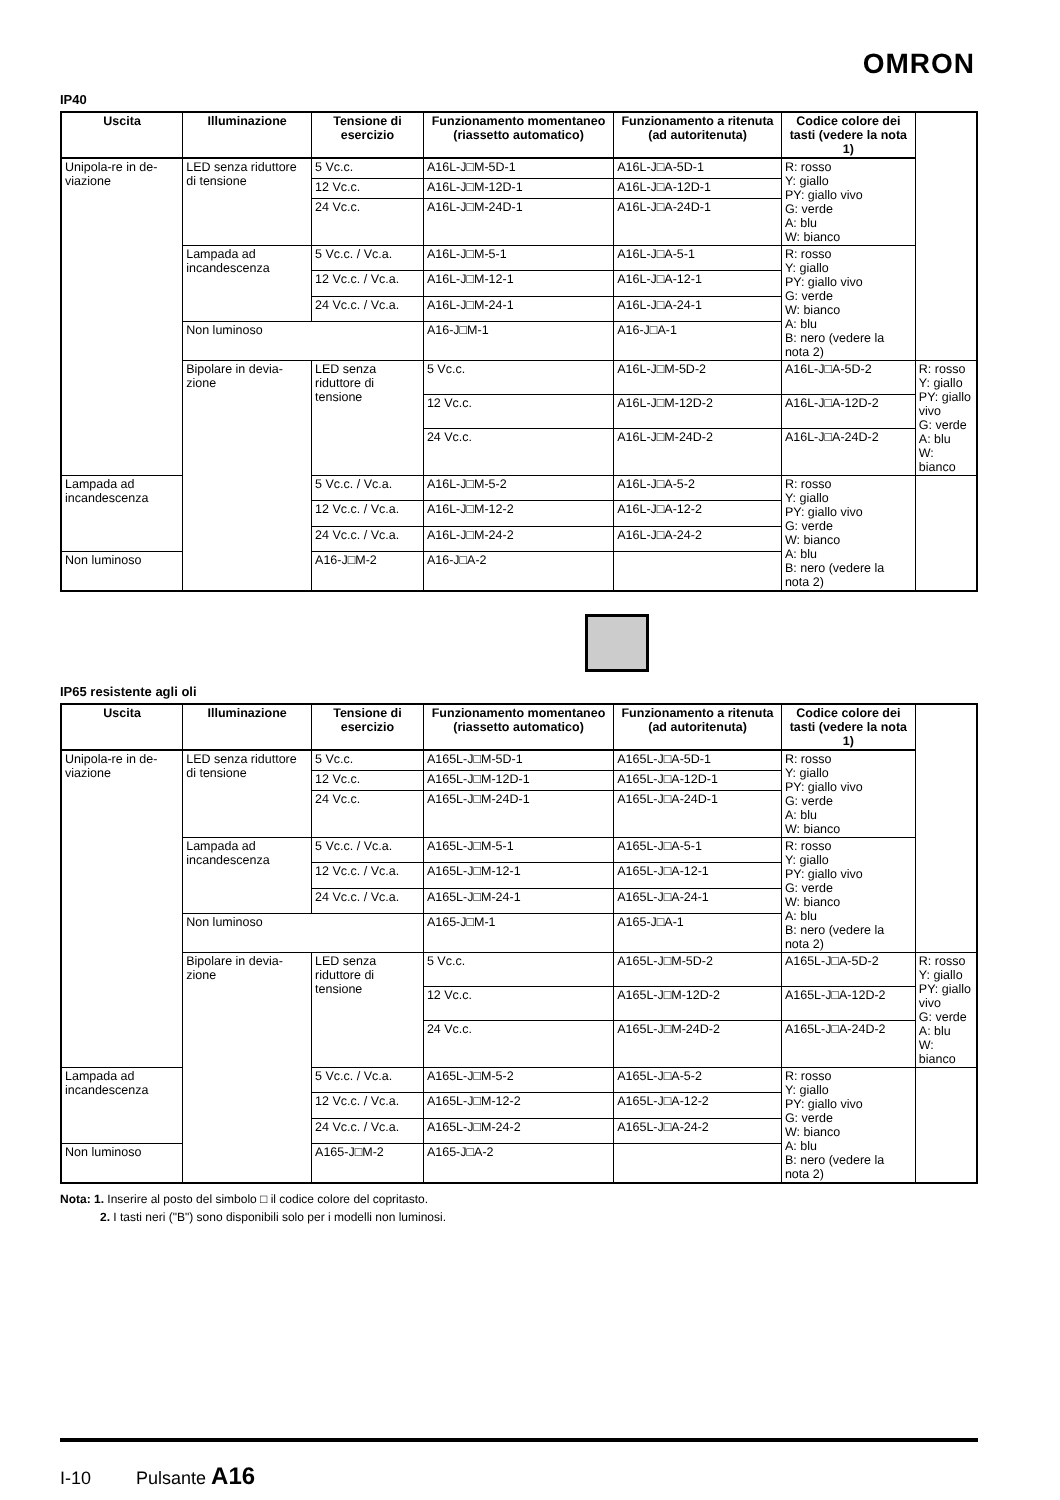OMRON
IP40
| Uscita | Illuminazione | Tensione di esercizio | Funzionamento momentaneo (riassetto automatico) | Funzionamento a ritenuta (ad autoritenuta) | Codice colore dei tasti (vedere la nota 1) | |
| --- | --- | --- | --- | --- | --- | --- |
| Unipola-re in de-viazione | LED senza riduttore di tensione | 5 Vc.c. | A16L-J□M-5D-1 | A16L-J□A-5D-1 | R: rosso Y: giallo PY: giallo vivo G: verde A: blu W: bianco | |
| | | 12 Vc.c. | A16L-J□M-12D-1 | A16L-J□A-12D-1 | | |
| | | 24 Vc.c. | A16L-J□M-24D-1 | A16L-J□A-24D-1 | | |
| | Lampada ad incandescenza | 5 Vc.c. / Vc.a. | A16L-J□M-5-1 | A16L-J□A-5-1 | R: rosso Y: giallo PY: giallo vivo G: verde W: bianco A: blu B: nero (vedere la nota 2) | |
| | | 12 Vc.c. / Vc.a. | A16L-J□M-12-1 | A16L-J□A-12-1 | | |
| | | 24 Vc.c. / Vc.a. | A16L-J□M-24-1 | A16L-J□A-24-1 | | |
| | Non luminoso | | A16-J□M-1 | A16-J□A-1 | | |
| | Bipolare in devia-zione | LED senza riduttore di tensione | 5 Vc.c. | A16L-J□M-5D-2 | A16L-J□A-5D-2 | R: rosso Y: giallo PY: giallo vivo G: verde A: blu W: bianco |
| | | | 12 Vc.c. | A16L-J□M-12D-2 | A16L-J□A-12D-2 | |
| | | | 24 Vc.c. | A16L-J□M-24D-2 | A16L-J□A-24D-2 | |
| Lampada ad incandescenza | | 5 Vc.c. / Vc.a. | A16L-J□M-5-2 | A16L-J□A-5-2 | R: rosso Y: giallo PY: giallo vivo G: verde W: bianco A: blu B: nero (vedere la nota 2) | |
| | | 12 Vc.c. / Vc.a. | A16L-J□M-12-2 | A16L-J□A-12-2 | | |
| | | 24 Vc.c. / Vc.a. | A16L-J□M-24-2 | A16L-J□A-24-2 | | |
| Non luminoso | | A16-J□M-2 | A16-J□A-2 | | | |
IP65 resistente agli oli
| Uscita | Illuminazione | Tensione di esercizio | Funzionamento momentaneo (riassetto automatico) | Funzionamento a ritenuta (ad autoritenuta) | Codice colore dei tasti (vedere la nota 1) | |
| --- | --- | --- | --- | --- | --- | --- |
| Unipola-re in de-viazione | LED senza riduttore di tensione | 5 Vc.c. | A165L-J□M-5D-1 | A165L-J□A-5D-1 | R: rosso Y: giallo PY: giallo vivo G: verde A: blu W: bianco | |
| | | 12 Vc.c. | A165L-J□M-12D-1 | A165L-J□A-12D-1 | | |
| | | 24 Vc.c. | A165L-J□M-24D-1 | A165L-J□A-24D-1 | | |
| | Lampada ad incandescenza | 5 Vc.c. / Vc.a. | A165L-J□M-5-1 | A165L-J□A-5-1 | R: rosso Y: giallo PY: giallo vivo G: verde W: bianco A: blu B: nero (vedere la nota 2) | |
| | | 12 Vc.c. / Vc.a. | A165L-J□M-12-1 | A165L-J□A-12-1 | | |
| | | 24 Vc.c. / Vc.a. | A165L-J□M-24-1 | A165L-J□A-24-1 | | |
| | Non luminoso | | A165-J□M-1 | A165-J□A-1 | | |
| | Bipolare in devia-zione | LED senza riduttore di tensione | 5 Vc.c. | A165L-J□M-5D-2 | A165L-J□A-5D-2 | R: rosso Y: giallo PY: giallo vivo G: verde A: blu W: bianco |
| | | | 12 Vc.c. | A165L-J□M-12D-2 | A165L-J□A-12D-2 | |
| | | | 24 Vc.c. | A165L-J□M-24D-2 | A165L-J□A-24D-2 | |
| Lampada ad incandescenza | | 5 Vc.c. / Vc.a. | A165L-J□M-5-2 | A165L-J□A-5-2 | R: rosso Y: giallo PY: giallo vivo G: verde W: bianco A: blu B: nero (vedere la nota 2) | |
| | | 12 Vc.c. / Vc.a. | A165L-J□M-12-2 | A165L-J□A-12-2 | | |
| | | 24 Vc.c. / Vc.a. | A165L-J□M-24-2 | A165L-J□A-24-2 | | |
| Non luminoso | | A165-J□M-2 | A165-J□A-2 | | | |
Nota: 1. Inserire al posto del simbolo □ il codice colore del copritasto.
2. I tasti neri ("B") sono disponibili solo per i modelli non luminosi.
I-10 Pulsante A16